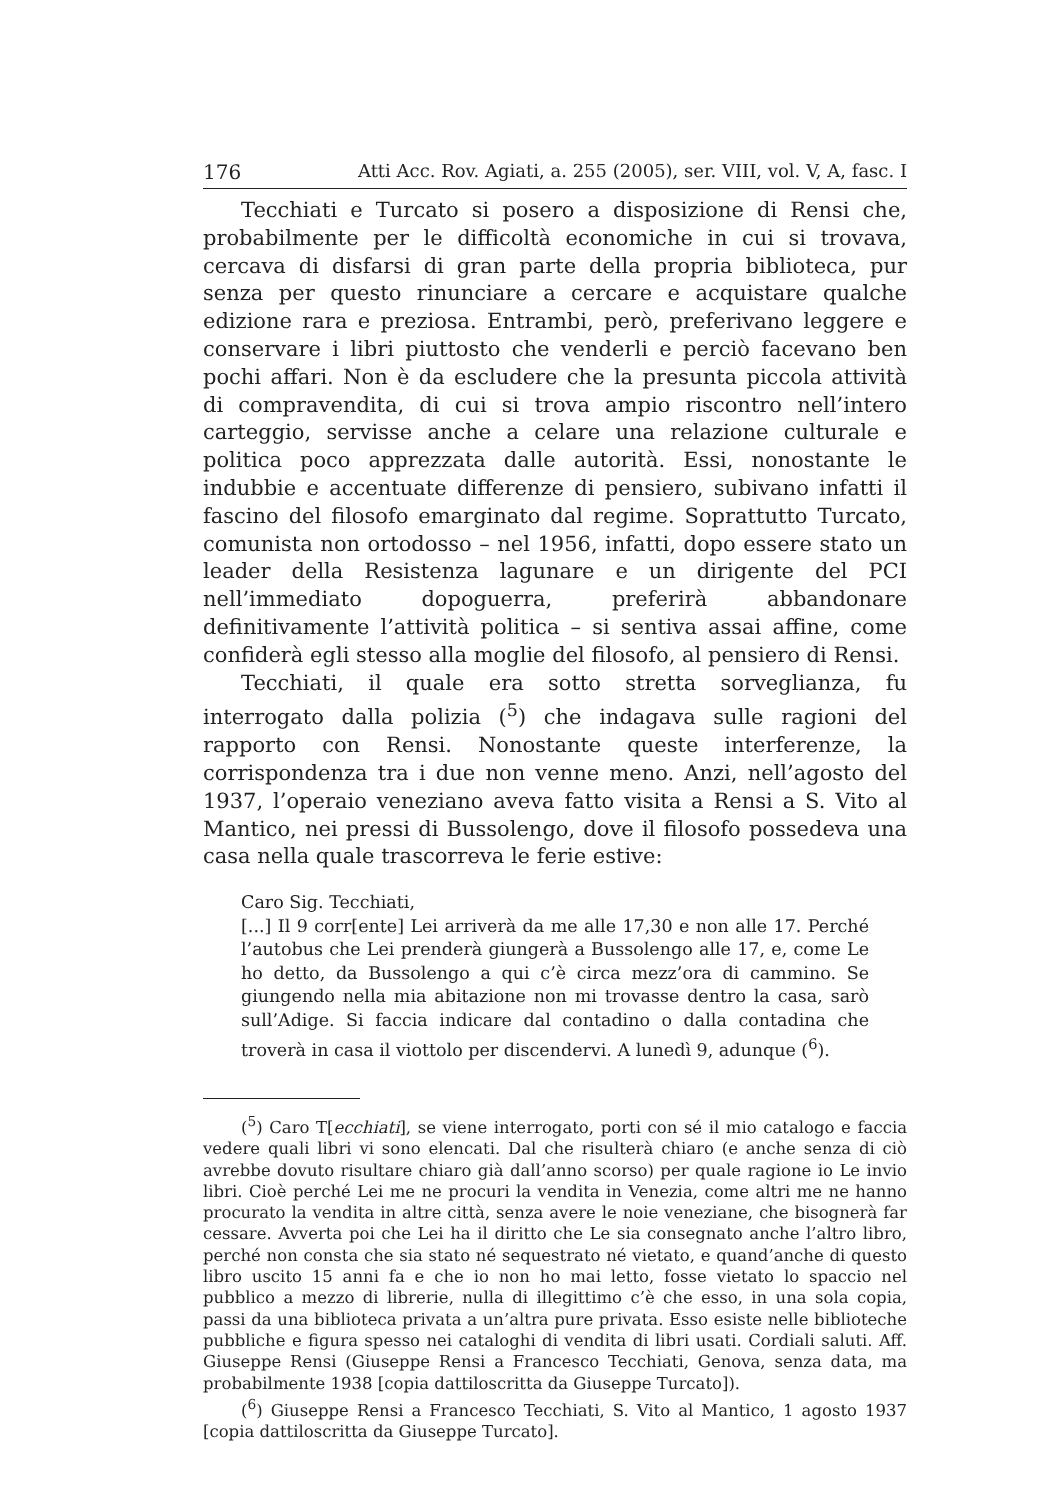176 Atti Acc. Rov. Agiati, a. 255 (2005), ser. VIII, vol. V, A, fasc. I
Tecchiati e Turcato si posero a disposizione di Rensi che, probabilmente per le difficoltà economiche in cui si trovava, cercava di disfarsi di gran parte della propria biblioteca, pur senza per questo rinunciare a cercare e acquistare qualche edizione rara e preziosa. Entrambi, però, preferivano leggere e conservare i libri piuttosto che venderli e perciò facevano ben pochi affari. Non è da escludere che la presunta piccola attività di compravendita, di cui si trova ampio riscontro nell’intero carteggio, servisse anche a celare una relazione culturale e politica poco apprezzata dalle autorità. Essi, nonostante le indubbie e accentuate differenze di pensiero, subivano infatti il fascino del filosofo emarginato dal regime. Soprattutto Turcato, comunista non ortodosso – nel 1956, infatti, dopo essere stato un leader della Resistenza lagunare e un dirigente del PCI nell’immediato dopoguerra, preferirà abbandonare definitivamente l’attività politica – si sentiva assai affine, come confiderà egli stesso alla moglie del filosofo, al pensiero di Rensi.
Tecchiati, il quale era sotto stretta sorveglianza, fu interrogato dalla polizia (<sup>5</sup>) che indagava sulle ragioni del rapporto con Rensi. Nonostante queste interferenze, la corrispondenza tra i due non venne meno. Anzi, nell’agosto del 1937, l’operaio veneziano aveva fatto visita a Rensi a S. Vito al Mantico, nei pressi di Bussolengo, dove il filosofo possedeva una casa nella quale trascorreva le ferie estive:
Caro Sig. Tecchiati,
[...] Il 9 corr[ente] Lei arriverà da me alle 17,30 e non alle 17. Perché l’autobus che Lei prenderà giungerà a Bussolengo alle 17, e, come Le ho detto, da Bussolengo a qui c’è circa mezz’ora di cammino. Se giungendo nella mia abitazione non mi trovasse dentro la casa, sarò sull’Adige. Si faccia indicare dal contadino o dalla contadina che troverà in casa il viottolo per discendervi. A lunedì 9, adunque (<sup>6</sup>).
(<sup>5</sup>) Caro T[ecchiati], se viene interrogato, porti con sé il mio catalogo e faccia vedere quali libri vi sono elencati. Dal che risulterà chiaro (e anche senza di ciò avrebbe dovuto risultare chiaro già dall’anno scorso) per quale ragione io Le invio libri. Cioè perché Lei me ne procuri la vendita in Venezia, come altri me ne hanno procurato la vendita in altre città, senza avere le noie veneziane, che bisognerà far cessare. Avverta poi che Lei ha il diritto che Le sia consegnato anche l’altro libro, perché non consta che sia stato né sequestrato né vietato, e quand’anche di questo libro uscito 15 anni fa e che io non ho mai letto, fosse vietato lo spaccio nel pubblico a mezzo di librerie, nulla di illegittimo c’è che esso, in una sola copia, passi da una biblioteca privata a un’altra pure privata. Esso esiste nelle biblioteche pubbliche e figura spesso nei cataloghi di vendita di libri usati. Cordiali saluti. Aff. Giuseppe Rensi (Giuseppe Rensi a Francesco Tecchiati, Genova, senza data, ma probabilmente 1938 [copia dattiloscritta da Giuseppe Turcato]).
(<sup>6</sup>) Giuseppe Rensi a Francesco Tecchiati, S. Vito al Mantico, 1 agosto 1937 [copia dattiloscritta da Giuseppe Turcato].